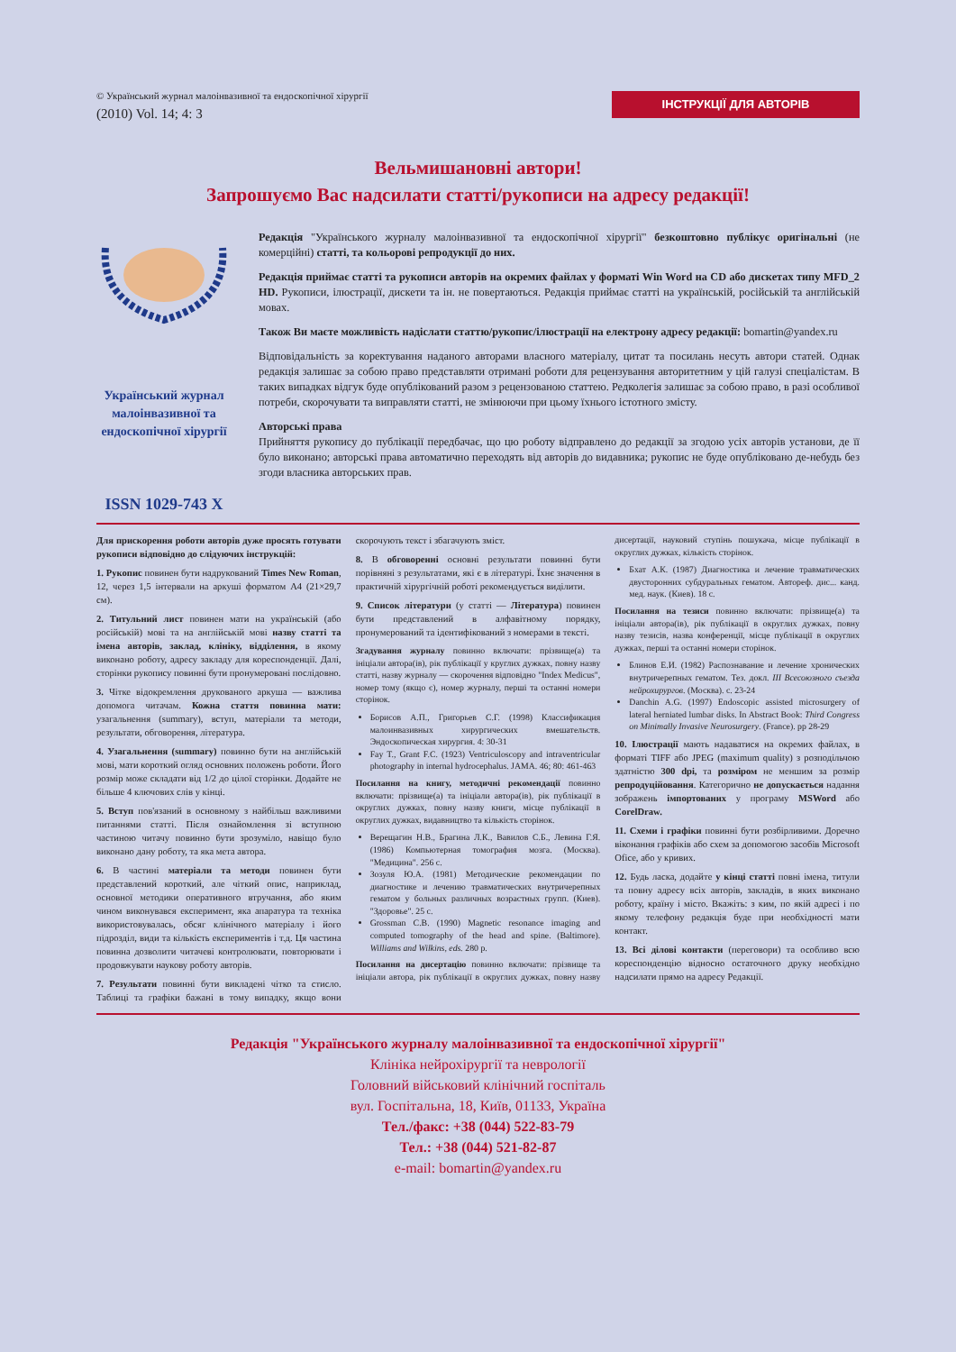© Український журнал малоінвазивної та ендоскопічної хірургії
(2010) Vol. 14; 4: 3
ІНСТРУКЦІЇ ДЛЯ АВТОРІВ
Вельмишановні автори!
Запрошуємо Вас надсилати статті/рукописи на адресу редакції!
Український журнал малоінвазивної та ендоскопічної хірургії
ISSN 1029-743 X
Редакція "Українського журналу малоінвазивної та ендоскопічної хірургії" безкоштовно публікує оригінальні (не комерційні) статті, та кольорові репродукції до них.
Редакція приймає статті та рукописи авторів на окремих файлах у форматі Win Word на CD або дискетах типу MFD_2 HD. Рукописи, ілюстрації, дискети та ін. не повертаються. Редакція приймає статті на українській, російській та англійській мовах.
Також Ви маєте можливість надіслати статтю/рукопис/ілюстрації на електрону адресу редакції: bomartin@yandex.ru
Відповідальність за коректування наданого авторами власного матеріалу, цитат та посилань несуть автори статей. Однак редакція залишає за собою право представляти отримані роботи для рецензування авторитетним у цій галузі спеціалістам. В таких випадках відгук буде опублікований разом з рецензованою статтею. Редколегія залишає за собою право, в разі особливої потреби, скорочувати та виправляти статті, не змінюючи при цьому їхнього істотного змісту.
Авторські права
Прийняття рукопису до публікації передбачає, що цю роботу відправлено до редакції за згодою усіх авторів установи, де її було виконано; авторські права автоматично переходять від авторів до видавника; рукопис не буде опубліковано де-небудь без згоди власника авторських прав.
Для прискорення роботи авторів дуже просять готувати рукописи відповідно до слідуючих інструкцій:
1. Рукопис повинен бути надрукований Times New Roman, 12, через 1,5 інтервали на аркуші форматом А4 (21×29,7 см).
2. Титульний лист повинен мати на українській (або російській) мові та на англійській мові назву статті та імена авторів, заклад, клініку, відділення, в якому виконано роботу, адресу закладу для кореспонденції. Далі, сторінки рукопису повинні бути пронумеровані послідовно.
3. Чітке відокремлення друкованого аркуша — важлива допомога читачам. Кожна стаття повинна мати: узагальнення (summary), вступ, матеріали та методи, результати, обговорення, література.
4. Узагальнення (summary) повинно бути на англійській мові, мати короткий огляд основних положень роботи. Його розмір може складати від 1/2 до цілої сторінки. Додайте не більше 4 ключових слів у кінці.
5. Вступ пов'язаний в основному з найбільш важливими питаннями статті. Після ознайомлення зі вступною частиною читачу повинно бути зрозуміло, навіщо було виконано дану роботу, та яка мета автора.
6. В частині матеріали та методи повинен бути представлений короткий, але чіткий опис, наприклад, основної методики оперативного втручання, або яким чином виконувався експеримент, яка апаратура та техніка використовувалась, обсяг клінічного матеріалу і його підрозділ, види та кількість експериментів і т.д. Ця частина повинна дозволити читачеві контролювати, повторювати і продовжувати наукову роботу авторів.
7. Результати повинні бути викладені чітко та стисло. Таблиці та графіки бажані в тому випадку, якщо вони скорочують текст і збагачують зміст.
8. В обговоренні основні результати повинні бути порівняні з результатами, які є в літературі. Їхнє значення в практичній хірургічній роботі рекомендується виділити.
9. Список літератури (у статті — Література) повинен бути представлений в алфавітному порядку, пронумерований та ідентифікований з номерами в тексті.
Згадування журналу повинно включати: прізвище(а) та ініціали автора(ів), рік публікації у круглих дужках, повну назву статті, назву журналу — скорочення відповідно "Index Medicus", номер тому (якщо є), номер журналу, перші та останні номери сторінок.
Борисов А.П., Григорьев С.Г. (1998) Классификация малоинвазивных хирургических вмешательств. Эндоскопическая хирургия. 4: 30-31
Fay T., Grant F.C. (1923) Ventriculoscopy and intraventricular photography in internal hydrocephalus. JAMA. 46; 80: 461-463
Посилання на книгу, методичні рекомендації повинно включати: прізвище(а) та ініціали автора(ів), рік публікації в округлих дужках, повну назву книги, місце публікації в округлих дужках, видавництво та кількість сторінок.
Верещагин Н.В., Брагина Л.К., Вавилов С.Б., Левина Г.Я. (1986) Компьютерная томография мозга. (Москва). "Медицина". 256 с.
Зозуля Ю.А. (1981) Методические рекомендации по диагностике и лечению травматических внутричерепных гематом у больных различных возрастных групп. (Киев). "Здоровье". 25 с.
Grossman C.B. (1990) Magnetic resonance imaging and computed tomography of the head and spine. (Baltimore). Williams and Wilkins, eds. 280 p.
Посилання на дисертацію повинно включати: прізвище та ініціали автора, рік публікації в округлих дужках, повну назву дисертації, науковий ступінь пошукача, місце публікації в округлих дужках, кількість сторінок.
Бхат А.К. (1987) Диагностика и лечение травматических двусторонних субдуральных гематом. Автореф. дис... канд. мед. наук. (Киев). 18 с.
Посилання на тезиси повинно включати: прізвище(а) та ініціали автора(ів), рік публікації в округлих дужках, повну назву тезисів, назва конференції, місце публікації в округлих дужках, перші та останні номери сторінок.
Блинов Е.И. (1982) Распознавание и лечение хронических внутричерепных гематом. Тез. докл. III Всесоюзного съезда нейрохирургов. (Москва). с. 23-24
Danchin A.G. (1997) Endoscopic assisted microsurgery of lateral herniated lumbar disks. In Abstract Book: Third Congress on Minimally Invasive Neurosurgery. (France). pp 28-29
10. Ілюстрації мають надаватися на окремих файлах, в форматі TIFF або JPEG (maximum quality) з розподільчою здатністю 300 dpi, та розміром не меншим за розмір репродуційовання. Категорично не допускається надання зображень імпортованих у програму MSWord або CorelDraw.
11. Схеми і графіки повинні бути розбірливими. Доречно віконання графіків або схем за допомогою засобів Microsoft Ofice, або у кривих.
12. Будь ласка, додайте у кінці статті повні імена, титули та повну адресу всіх авторів, закладів, в яких виконано роботу, країну і місто. Вкажіть: з ким, по якій адресі і по якому телефону редакція буде при необхідності мати контакт.
13. Всі ділові контакти (переговори) та особливо всю кореспонденцію відносно остаточного друку необхідно надсилати прямо на адресу Редакції.
Редакція "Українського журналу малоінвазивної та ендоскопічної хірургії"
Клініка нейрохірургії та неврології
Головний військовий клінічний госпіталь
вул. Госпітальна, 18, Київ, 01133, Україна
Тел./факс: +38 (044) 522-83-79
Тел.: +38 (044) 521-82-87
e-mail: bomartin@yandex.ru